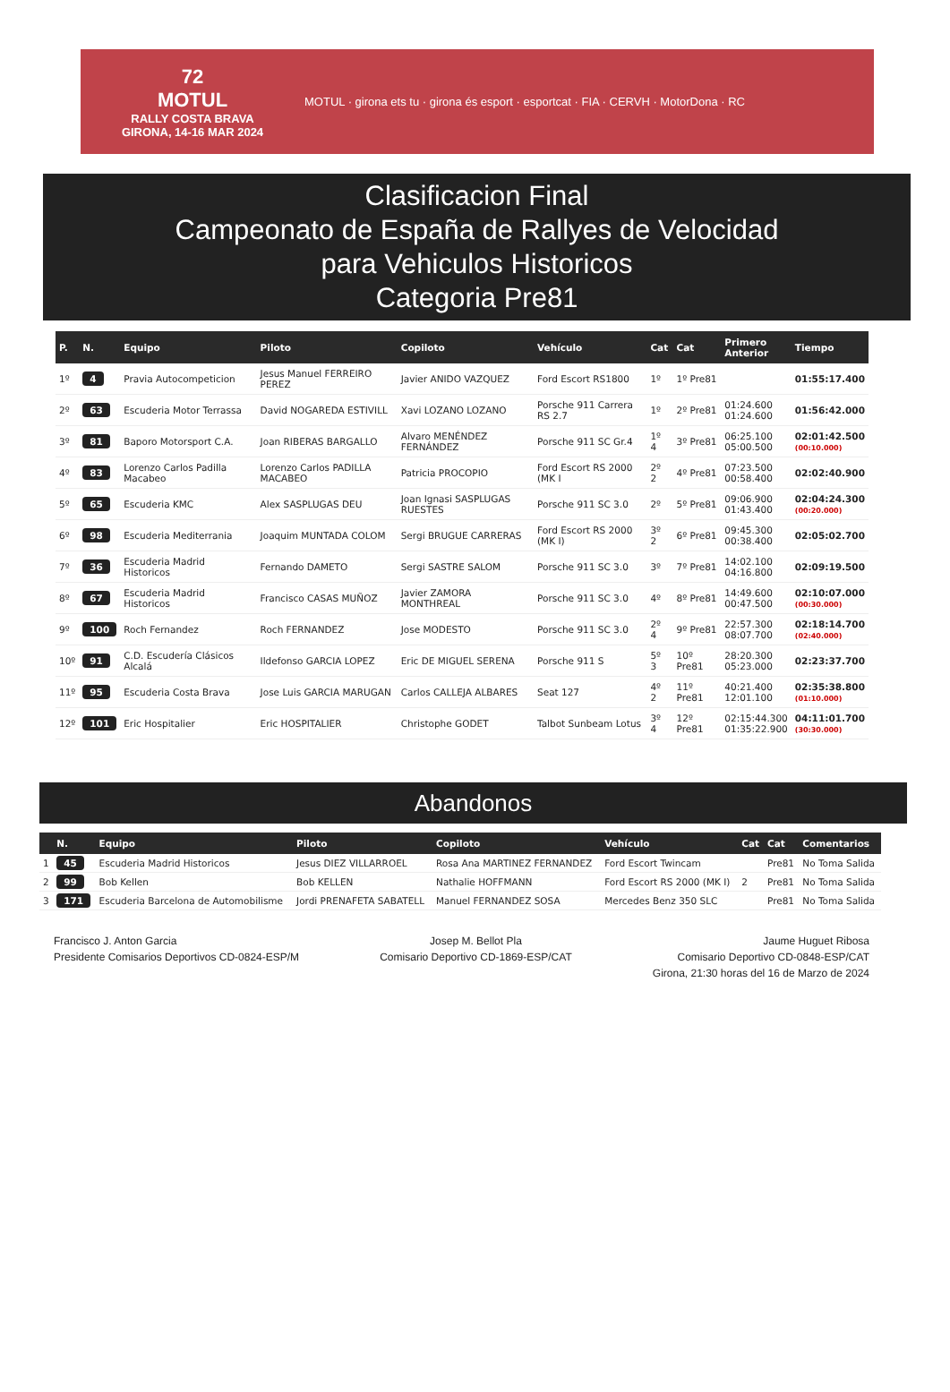72
MOTUL
RALLY COSTA BRAVA
GIRONA, 14-16 MAR 2024
MOTUL · girona ets tu · girona és esport · esportcat · FIA · CERVH · MotorDona · RC
Clasificacion Final
Campeonato de España de Rallyes de Velocidad
para Vehiculos Historicos
Categoria Pre81
| P. | N. | Equipo | Piloto | Copiloto | Vehículo | Cat | Cat | Primero Anterior | Tiempo |
| --- | --- | --- | --- | --- | --- | --- | --- | --- | --- |
| 1º | 4 | Pravia Autocompeticion | Jesus Manuel FERREIRO PEREZ | Javier ANIDO VAZQUEZ | Ford Escort RS1800 | 1º | 1º Pre81 | | 01:55:17.400 |
| 2º | 63 | Escuderia Motor Terrassa | David NOGAREDA ESTIVILL | Xavi LOZANO LOZANO | Porsche 911 Carrera RS 2.7 | 1º | 2º Pre81 | 01:24.600 01:24.600 | 01:56:42.000 |
| 3º | 81 | Baporo Motorsport C.A. | Joan RIBERAS BARGALLO | Alvaro MENÉNDEZ FERNÁNDEZ | Porsche 911 SC Gr.4 | 1º 4 | 3º Pre81 | 06:25.100 05:00.500 | 02:01:42.500 (00:10.000) |
| 4º | 83 | Lorenzo Carlos Padilla Macabeo | Lorenzo Carlos PADILLA MACABEO | Patricia PROCOPIO | Ford Escort RS 2000 (MK I | 2º 2 | 4º Pre81 | 07:23.500 00:58.400 | 02:02:40.900 |
| 5º | 65 | Escuderia KMC | Alex SASPLUGAS DEU | Joan Ignasi SASPLUGAS RUESTES | Porsche 911 SC 3.0 | 2º | 5º Pre81 | 09:06.900 01:43.400 | 02:04:24.300 (00:20.000) |
| 6º | 98 | Escuderia Mediterrania | Joaquim MUNTADA COLOM | Sergi BRUGUE CARRERAS | Ford Escort RS 2000 (MK I) | 3º 2 | 6º Pre81 | 09:45.300 00:38.400 | 02:05:02.700 |
| 7º | 36 | Escuderia Madrid Historicos | Fernando DAMETO | Sergi SASTRE SALOM | Porsche 911 SC 3.0 | 3º | 7º Pre81 | 14:02.100 04:16.800 | 02:09:19.500 |
| 8º | 67 | Escuderia Madrid Historicos | Francisco CASAS MUÑOZ | Javier ZAMORA MONTHREAL | Porsche 911 SC 3.0 | 4º | 8º Pre81 | 14:49.600 00:47.500 | 02:10:07.000 (00:30.000) |
| 9º | 100 | Roch Fernandez | Roch FERNANDEZ | Jose MODESTO | Porsche 911 SC 3.0 | 2º 4 | 9º Pre81 | 22:57.300 08:07.700 | 02:18:14.700 (02:40.000) |
| 10º | 91 | C.D. Escudería Clásicos Alcalá | Ildefonso GARCIA LOPEZ | Eric DE MIGUEL SERENA | Porsche 911 S | 5º 3 | 10º Pre81 | 28:20.300 05:23.000 | 02:23:37.700 |
| 11º | 95 | Escuderia Costa Brava | Jose Luis GARCIA MARUGAN | Carlos CALLEJA ALBARES | Seat 127 | 4º 2 | 11º Pre81 | 40:21.400 12:01.100 | 02:35:38.800 (01:10.000) |
| 12º | 101 | Eric Hospitalier | Eric HOSPITALIER | Christophe GODET | Talbot Sunbeam Lotus | 3º 4 | 12º Pre81 | 02:15:44.300 01:35:22.900 | 04:11:01.700 (30:30.000) |
Abandonos
| | N. | Equipo | Piloto | Copiloto | Vehículo | Cat | Cat | Comentarios |
| --- | --- | --- | --- | --- | --- | --- | --- | --- |
| 1 | 45 | Escuderia Madrid Historicos | Jesus DIEZ VILLARROEL | Rosa Ana MARTINEZ FERNANDEZ | Ford Escort Twincam | | Pre81 | No Toma Salida |
| 2 | 99 | Bob Kellen | Bob KELLEN | Nathalie HOFFMANN | Ford Escort RS 2000 (MK I) | 2 | Pre81 | No Toma Salida |
| 3 | 171 | Escuderia Barcelona de Automobilisme | Jordi PRENAFETA SABATELL | Manuel FERNANDEZ SOSA | Mercedes Benz 350 SLC | | Pre81 | No Toma Salida |
Francisco J. Anton Garcia
Presidente Comisarios Deportivos CD-0824-ESP/M
Josep M. Bellot Pla
Comisario Deportivo CD-1869-ESP/CAT
Jaume Huguet Ribosa
Comisario Deportivo CD-0848-ESP/CAT
Girona, 21:30 horas del 16 de Marzo de 2024